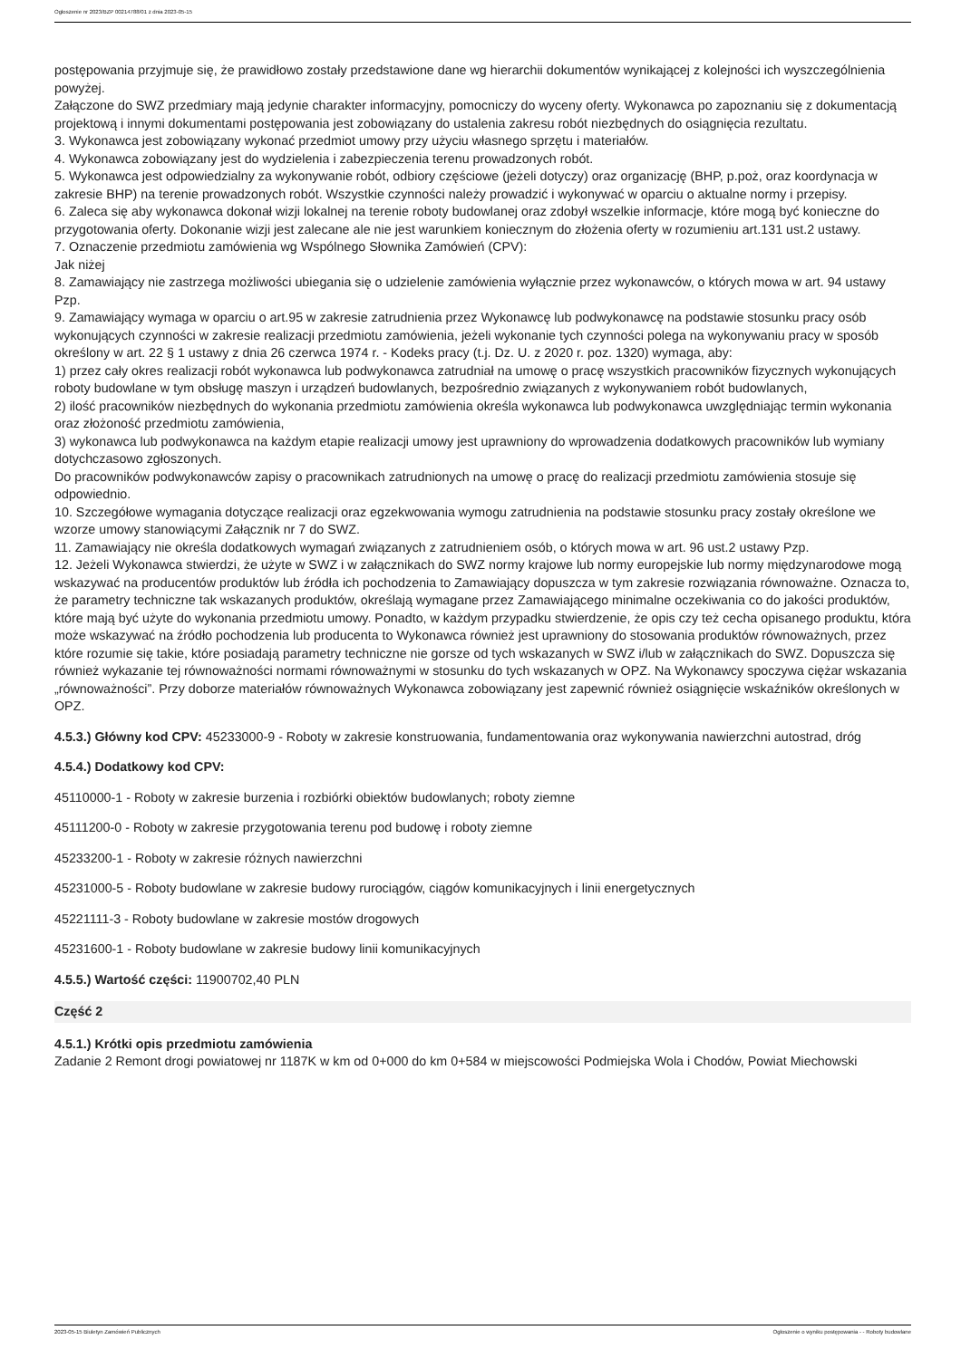Ogłoszenie nr 2023/BZP 00214788/01 z dnia 2023-05-15
postępowania przyjmuje się, że prawidłowo zostały przedstawione dane wg hierarchii dokumentów wynikającej z kolejności ich wyszczególnienia powyżej.
Załączone do SWZ przedmiary mają jedynie charakter informacyjny, pomocniczy do wyceny oferty. Wykonawca po zapoznaniu się z dokumentacją projektową i innymi dokumentami postępowania jest zobowiązany do ustalenia zakresu robót niezbędnych do osiągnięcia rezultatu.
3. Wykonawca jest zobowiązany wykonać przedmiot umowy przy użyciu własnego sprzętu i materiałów.
4. Wykonawca zobowiązany jest do wydzielenia i zabezpieczenia terenu prowadzonych robót.
5. Wykonawca jest odpowiedzialny za wykonywanie robót, odbiory częściowe (jeżeli dotyczy) oraz organizację (BHP, p.poż, oraz koordynacja w zakresie BHP) na terenie prowadzonych robót. Wszystkie czynności należy prowadzić i wykonywać w oparciu o aktualne normy i przepisy.
6. Zaleca się aby wykonawca dokonał wizji lokalnej na terenie roboty budowlanej oraz zdobył wszelkie informacje, które mogą być konieczne do przygotowania oferty. Dokonanie wizji jest zalecane ale nie jest warunkiem koniecznym do złożenia oferty w rozumieniu art.131 ust.2 ustawy.
7. Oznaczenie przedmiotu zamówienia wg Wspólnego Słownika Zamówień (CPV):
Jak niżej
8. Zamawiający nie zastrzega możliwości ubiegania się o udzielenie zamówienia wyłącznie przez wykonawców, o których mowa w art. 94 ustawy Pzp.
9. Zamawiający wymaga w oparciu o art.95 w zakresie zatrudnienia przez Wykonawcę lub podwykonawcę na podstawie stosunku pracy osób wykonujących czynności w zakresie realizacji przedmiotu zamówienia, jeżeli wykonanie tych czynności polega na wykonywaniu pracy w sposób określony w art. 22 § 1 ustawy z dnia 26 czerwca 1974 r. - Kodeks pracy (t.j. Dz. U. z 2020 r. poz. 1320) wymaga, aby:
1) przez cały okres realizacji robót wykonawca lub podwykonawca zatrudniał na umowę o pracę wszystkich pracowników fizycznych wykonujących roboty budowlane w tym obsługę maszyn i urządzeń budowlanych, bezpośrednio związanych z wykonywaniem robót budowlanych,
2) ilość pracowników niezbędnych do wykonania przedmiotu zamówienia określa wykonawca lub podwykonawca uwzględniając termin wykonania oraz złożoność przedmiotu zamówienia,
3) wykonawca lub podwykonawca na każdym etapie realizacji umowy jest uprawniony do wprowadzenia dodatkowych pracowników lub wymiany dotychczasowo zgłoszonych.
Do pracowników podwykonawców zapisy o pracownikach zatrudnionych na umowę o pracę do realizacji przedmiotu zamówienia stosuje się odpowiednio.
10. Szczegółowe wymagania dotyczące realizacji oraz egzekwowania wymogu zatrudnienia na podstawie stosunku pracy zostały określone we wzorze umowy stanowiącymi Załącznik nr 7 do SWZ.
11. Zamawiający nie określa dodatkowych wymagań związanych z zatrudnieniem osób, o których mowa w art. 96 ust.2 ustawy Pzp.
12. Jeżeli Wykonawca stwierdzi, że użyte w SWZ i w załącznikach do SWZ normy krajowe lub normy europejskie lub normy międzynarodowe mogą wskazywać na producentów produktów lub źródła ich pochodzenia to Zamawiający dopuszcza w tym zakresie rozwiązania równoważne. Oznacza to, że parametry techniczne tak wskazanych produktów, określają wymagane przez Zamawiającego minimalne oczekiwania co do jakości produktów, które mają być użyte do wykonania przedmiotu umowy. Ponadto, w każdym przypadku stwierdzenie, że opis czy też cecha opisanego produktu, która może wskazywać na źródło pochodzenia lub producenta to Wykonawca również jest uprawniony do stosowania produktów równoważnych, przez które rozumie się takie, które posiadają parametry techniczne nie gorsze od tych wskazanych w SWZ i/lub w załącznikach do SWZ. Dopuszcza się również wykazanie tej równoważności normami równoważnymi w stosunku do tych wskazanych w OPZ. Na Wykonawcy spoczywa ciężar wskazania „równoważności”. Przy doborze materiałów równoważnych Wykonawca zobowiązany jest zapewnić również osiągnięcie wskaźników określonych w OPZ.
4.5.3.) Główny kod CPV: 45233000-9 - Roboty w zakresie konstruowania, fundamentowania oraz wykonywania nawierzchni autostrad, dróg
4.5.4.) Dodatkowy kod CPV:
45110000-1 - Roboty w zakresie burzenia i rozbiórki obiektów budowlanych; roboty ziemne
45111200-0 - Roboty w zakresie przygotowania terenu pod budowę i roboty ziemne
45233200-1 - Roboty w zakresie różnych nawierzchni
45231000-5 - Roboty budowlane w zakresie budowy rurociągów, ciągów komunikacyjnych i linii energetycznych
45221111-3 - Roboty budowlane w zakresie mostów drogowych
45231600-1 - Roboty budowlane w zakresie budowy linii komunikacyjnych
4.5.5.) Wartość części: 11900702,40 PLN
Część 2
4.5.1.) Krótki opis przedmiotu zamówienia
Zadanie 2 Remont drogi powiatowej nr 1187K w km od 0+000 do km 0+584 w miejscowości Podmiejska Wola i Chodów, Powiat Miechowski
2023-05-15 Biuletyn Zamówień Publicznych Ogłoszenie o wyniku postępowania - - Roboty budowlane